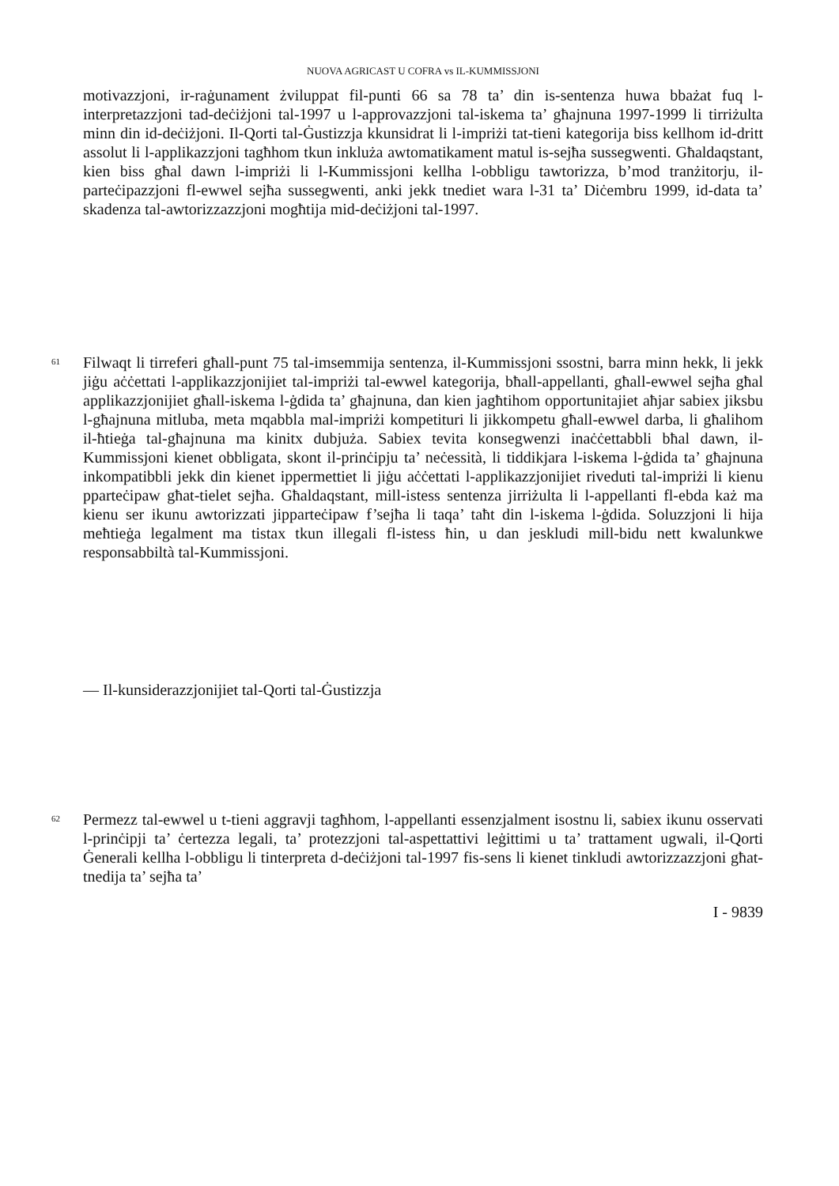NUOVA AGRICAST U COFRA vs IL-KUMMISSJONI
motivazzjoni, ir-raġunament żviluppat fil-punti 66 sa 78 ta’ din is-sentenza huwa bbażat fuq l-interpretazzjoni tad-deċiżjoni tal-1997 u l-approvazzjoni tal-iskema ta’ għajnuna 1997-1999 li tirriżulta minn din id-deċiżjoni. Il-Qorti tal-Ġustizzja kkunsidrat li l-impriżi tat-tieni kategorija biss kellhom id-dritt assolut li l-applikazzjoni tagħhom tkun inkluża awtomatikament matul is-sejħa sussegwenti. Għaldaqstant, kien biss għal dawn l-impriżi li l-Kummissjoni kellha l-obbligu tawtorizza, b’mod tranżitorju, il-parteċipazzjoni fl-ewwel sejħa sussegwenti, anki jekk tnediet wara l-31 ta’ Diċembru 1999, id-data ta’ skadenza tal-awtorizzazzjoni mogħtija mid-deċiżjoni tal-1997.
61
Filwaqt li tirreferi għall-punt 75 tal-imsemmija sentenza, il-Kummissjoni ssostni, barra minn hekk, li jekk jiġu aċċettati l-applikazzjonijiet tal-impriżi tal-ewwel kategorija, bħall-appellanti, għall-ewwel sejħa għal applikazzjonijiet għall-iskema l-ġdida ta’ għajnuna, dan kien jagħtihom opportunitajiet aħjar sabiex jiksbu l-għajnuna mitluba, meta mqabbla mal-impriżi kompetituri li jikkompetu għall-ewwel darba, li għalihom il-ħtieġa tal-għajnuna ma kinitx dubjuża. Sabiex tevita konsegwenzi inaċċettabbli bħal dawn, il-Kummissjoni kienet obbligata, skont il-prinċipju ta’ neċessità, li tiddikjara l-iskema l-ġdida ta’ għajnuna inkompatibbli jekk din kienet ippermettiet li jiġu aċċettati l-applikazzjonijiet riveduti tal-impriżi li kienu pparteċipaw għat-tielet sejħa. Għaldaqstant, mill-istess sentenza jirriżulta li l-appellanti fl-ebda każ ma kienu ser ikunu awtorizzati jipparteċipaw f’sejħa li taqa’ taħt din l-iskema l-ġdida. Soluzzjoni li hija meħtieġa legalment ma tistax tkun illegali fl-istess ħin, u dan jeskludi mill-bidu nett kwalunkwe responsabbiltà tal-Kummissjoni.
— Il-kunsiderazzjonijiet tal-Qorti tal-Ġustizzja
62
Permezz tal-ewwel u t-tieni aggravji tagħhom, l-appellanti essenzjalment isostnu li, sabiex ikunu osservati l-prinċipji ta’ ċertezza legali, ta’ protezzjoni tal-aspettattivi leġittimi u ta’ trattament ugwali, il-Qorti Ġenerali kellha l-obbligu li tinterpreta d-deċiżjoni tal-1997 fis-sens li kienet tinkludi awtorizzazzjoni għat-tnedija ta’ sejħa ta’
I - 9839